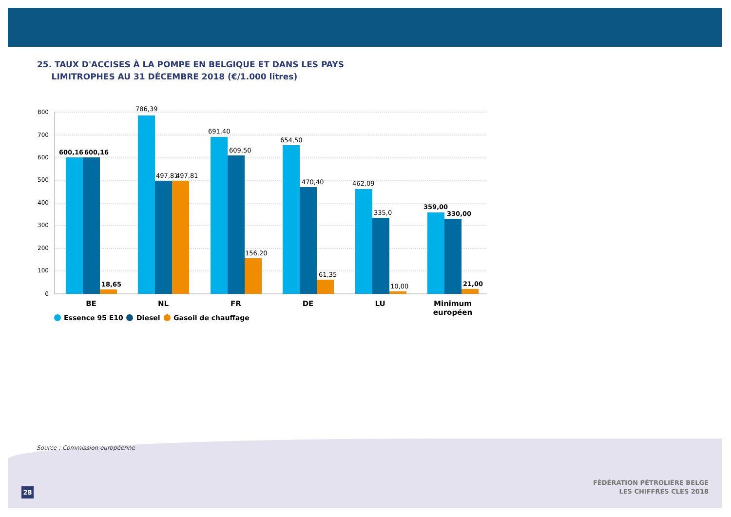25. TAUX D'ACCISES À LA POMPE EN BELGIQUE ET DANS LES PAYS
LIMITROPHES AU 31 DÉCEMBRE 2018 (€/1.000 litres)
800
700
600
500
400
300
200
100
0
600,16
600,16
18,65
786,39
497,81
497,81
691,40
609,50
156,20
654,50
470,40
61,35
462,09
335,0
10,00
359,00
330,00
21,00
BE
NL
FR
DE
LU
Minimum
européen
Essence 95 E10
Diesel
Gasoil de chauffage
Source : Commission européenne
28
FÉDÉRATION PÉTROLIÈRE BELGE
LES CHIFFRES CLÉS 2018